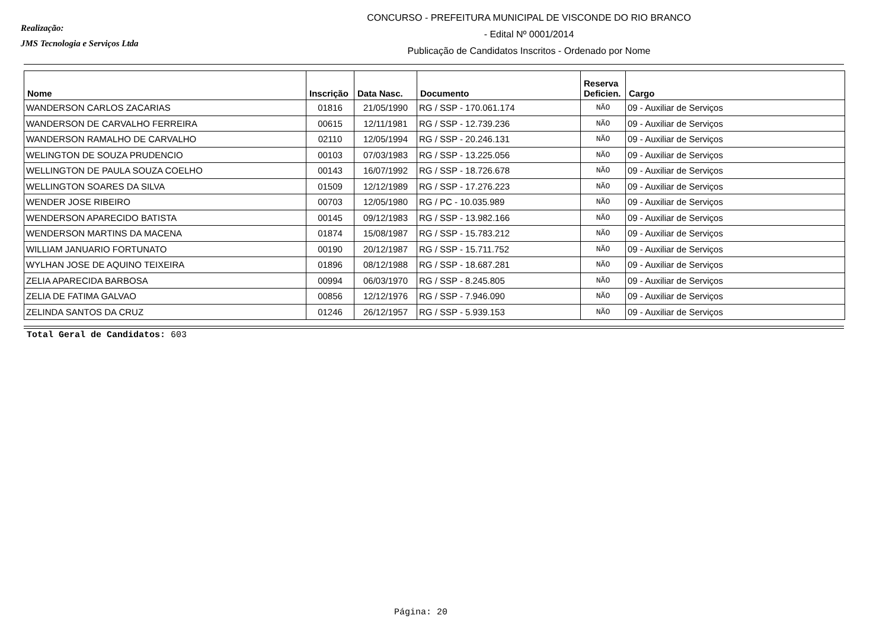Realização:
JMS Tecnologia e Serviços Ltda
CONCURSO - PREFEITURA MUNICIPAL DE VISCONDE DO RIO BRANCO
- Edital Nº 0001/2014
Publicação de Candidatos Inscritos - Ordenado por Nome
| Nome | Inscrição | Data Nasc. | Documento | Reserva Deficien. | Cargo |
| --- | --- | --- | --- | --- | --- |
| WANDERSON CARLOS ZACARIAS | 01816 | 21/05/1990 | RG / SSP - 170.061.174 | NÃO | 09 - Auxiliar de Serviços |
| WANDERSON DE CARVALHO FERREIRA | 00615 | 12/11/1981 | RG / SSP - 12.739.236 | NÃO | 09 - Auxiliar de Serviços |
| WANDERSON RAMALHO DE CARVALHO | 02110 | 12/05/1994 | RG / SSP - 20.246.131 | NÃO | 09 - Auxiliar de Serviços |
| WELINGTON DE SOUZA PRUDENCIO | 00103 | 07/03/1983 | RG / SSP - 13.225.056 | NÃO | 09 - Auxiliar de Serviços |
| WELLINGTON DE PAULA SOUZA COELHO | 00143 | 16/07/1992 | RG / SSP - 18.726.678 | NÃO | 09 - Auxiliar de Serviços |
| WELLINGTON SOARES DA SILVA | 01509 | 12/12/1989 | RG / SSP - 17.276.223 | NÃO | 09 - Auxiliar de Serviços |
| WENDER JOSE RIBEIRO | 00703 | 12/05/1980 | RG / PC - 10.035.989 | NÃO | 09 - Auxiliar de Serviços |
| WENDERSON APARECIDO BATISTA | 00145 | 09/12/1983 | RG / SSP - 13.982.166 | NÃO | 09 - Auxiliar de Serviços |
| WENDERSON MARTINS DA MACENA | 01874 | 15/08/1987 | RG / SSP - 15.783.212 | NÃO | 09 - Auxiliar de Serviços |
| WILLIAM JANUARIO FORTUNATO | 00190 | 20/12/1987 | RG / SSP - 15.711.752 | NÃO | 09 - Auxiliar de Serviços |
| WYLHAN JOSE DE AQUINO TEIXEIRA | 01896 | 08/12/1988 | RG / SSP - 18.687.281 | NÃO | 09 - Auxiliar de Serviços |
| ZELIA APARECIDA BARBOSA | 00994 | 06/03/1970 | RG / SSP - 8.245.805 | NÃO | 09 - Auxiliar de Serviços |
| ZELIA DE FATIMA GALVAO | 00856 | 12/12/1976 | RG / SSP - 7.946.090 | NÃO | 09 - Auxiliar de Serviços |
| ZELINDA SANTOS DA CRUZ | 01246 | 26/12/1957 | RG / SSP - 5.939.153 | NÃO | 09 - Auxiliar de Serviços |
Total Geral de Candidatos: 603
Página: 20